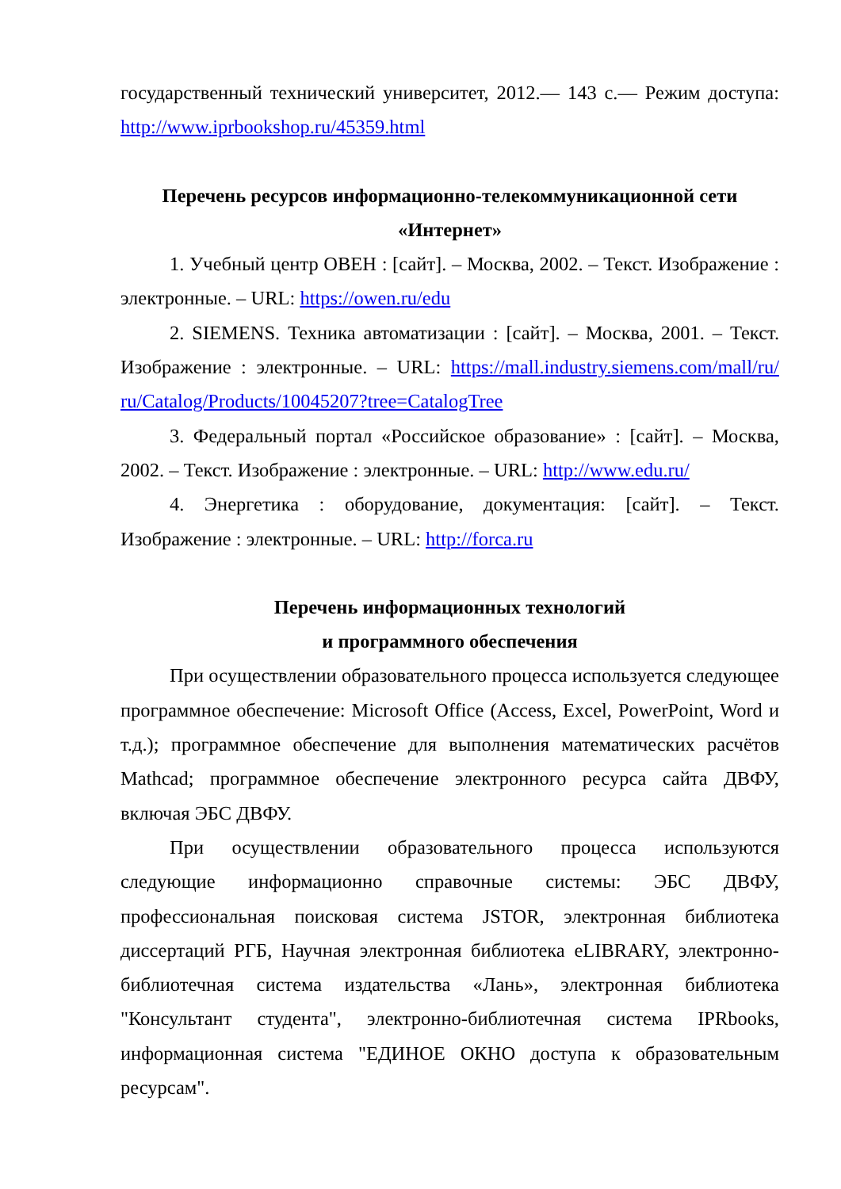государственный технический университет, 2012.— 143 с.— Режим доступа: http://www.iprbookshop.ru/45359.html
Перечень ресурсов информационно-телекоммуникационной сети «Интернет»
1. Учебный центр ОВЕН : [сайт]. – Москва, 2002. – Текст. Изображение : электронные. – URL: https://owen.ru/edu
2. SIEMENS. Техника автоматизации : [сайт]. – Москва, 2001. – Текст. Изображение : электронные. – URL: https://mall.industry.siemens.com/mall/ru/ ru/Catalog/Products/10045207?tree=CatalogTree
3. Федеральный портал «Российское образование» : [сайт]. – Москва, 2002. – Текст. Изображение : электронные. – URL: http://www.edu.ru/
4. Энергетика : оборудование, документация: [сайт]. – Текст. Изображение : электронные. – URL: http://forca.ru
Перечень информационных технологий
и программного обеспечения
При осуществлении образовательного процесса используется следующее программное обеспечение: Microsoft Office (Access, Excel, PowerPoint, Word и т.д.); программное обеспечение для выполнения математических расчётов Mathcad; программное обеспечение электронного ресурса сайта ДВФУ, включая ЭБС ДВФУ.
При осуществлении образовательного процесса используются следующие информационно справочные системы: ЭБС ДВФУ, профессиональная поисковая система JSTOR, электронная библиотека диссертаций РГБ, Научная электронная библиотека eLIBRARY, электронно-библиотечная система издательства «Лань», электронная библиотека "Консультант студента", электронно-библиотечная система IPRbooks, информационная система "ЕДИНОЕ ОКНО доступа к образовательным ресурсам".